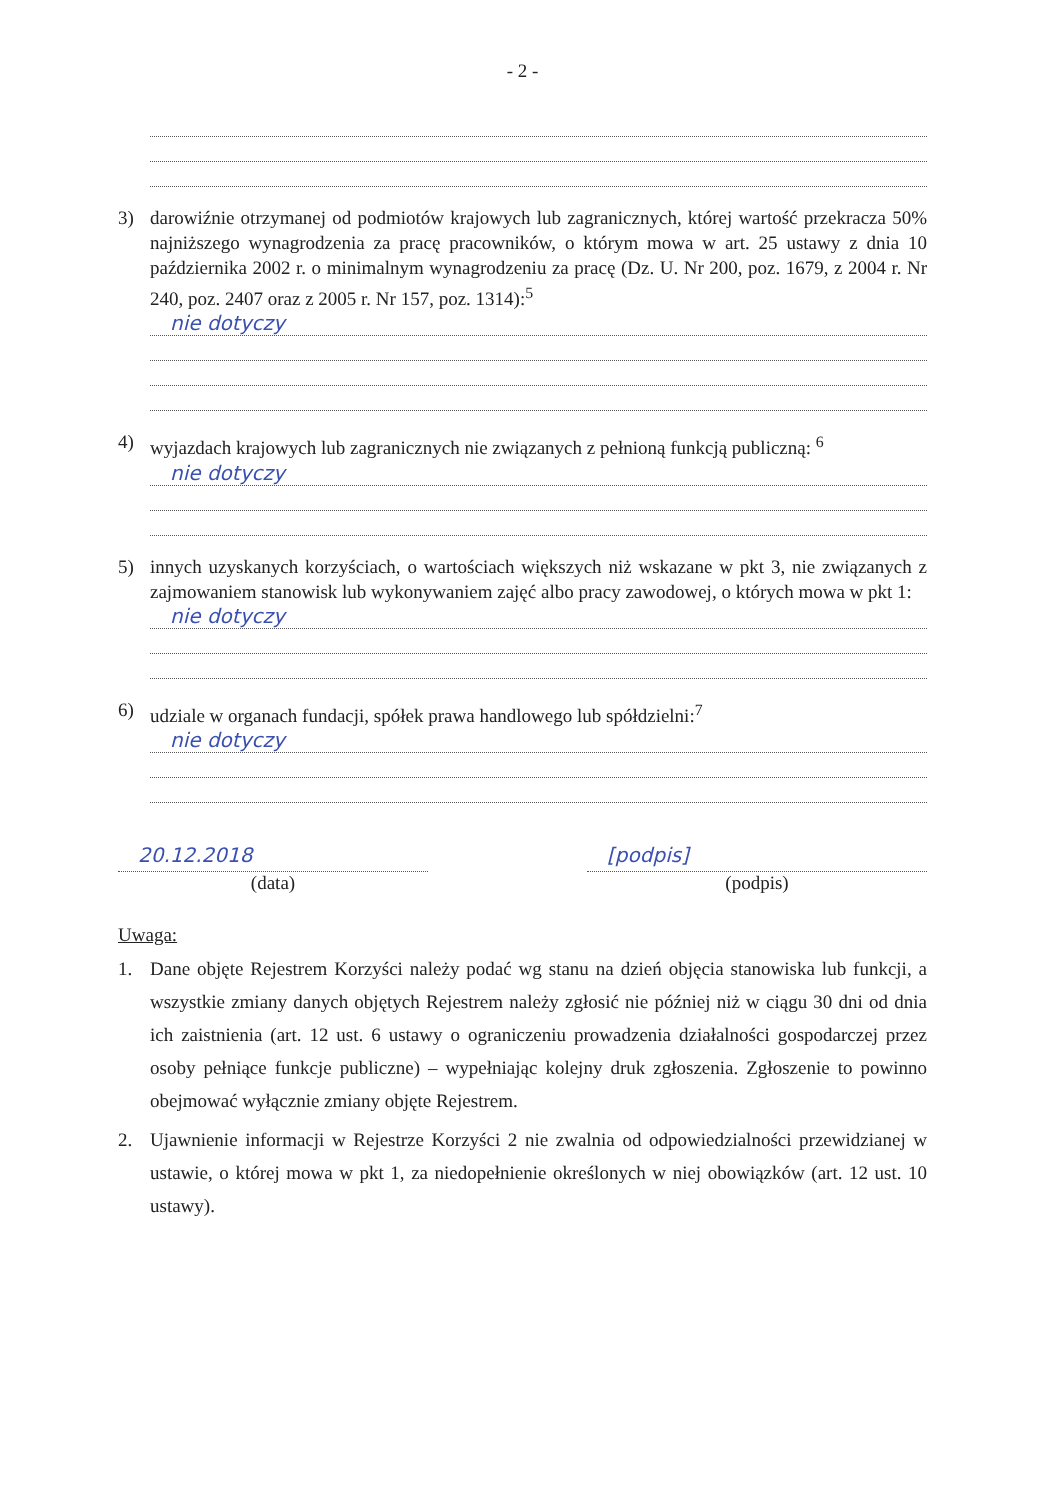- 2 -
3) darowiźnie otrzymanej od podmiotów krajowych lub zagranicznych, której wartość przekracza 50% najniższego wynagrodzenia za pracę pracowników, o którym mowa w art. 25 ustawy z dnia 10 października 2002 r. o minimalnym wynagrodzeniu za pracę (Dz. U. Nr 200, poz. 1679, z 2004 r. Nr 240, poz. 2407 oraz z 2005 r. Nr 157, poz. 1314):<sup>5</sup>
nie dotyczy
4) wyjazdach krajowych lub zagranicznych nie związanych z pełnioną funkcją publiczną: <sup>6</sup>
nie dotyczy
5) innych uzyskanych korzyściach, o wartościach większych niż wskazane w pkt 3, nie związanych z zajmowaniem stanowisk lub wykonywaniem zajęć albo pracy zawodowej, o których mowa w pkt 1:
nie dotyczy
6) udziale w organach fundacji, spółek prawa handlowego lub spółdzielni:<sup>7</sup>
nie dotyczy
20.12.2018
(data)
[podpis]
(podpis)
Uwaga:
1. Dane objęte Rejestrem Korzyści należy podać wg stanu na dzień objęcia stanowiska lub funkcji, a wszystkie zmiany danych objętych Rejestrem należy zgłosić nie później niż w ciągu 30 dni od dnia ich zaistnienia (art. 12 ust. 6 ustawy o ograniczeniu prowadzenia działalności gospodarczej przez osoby pełniące funkcje publiczne) – wypełniając kolejny druk zgłoszenia. Zgłoszenie to powinno obejmować wyłącznie zmiany objęte Rejestrem.
2. Ujawnienie informacji w Rejestrze Korzyści 2 nie zwalnia od odpowiedzialności przewidzianej w ustawie, o której mowa w pkt 1, za niedopełnienie określonych w niej obowiązków (art. 12 ust. 10 ustawy).